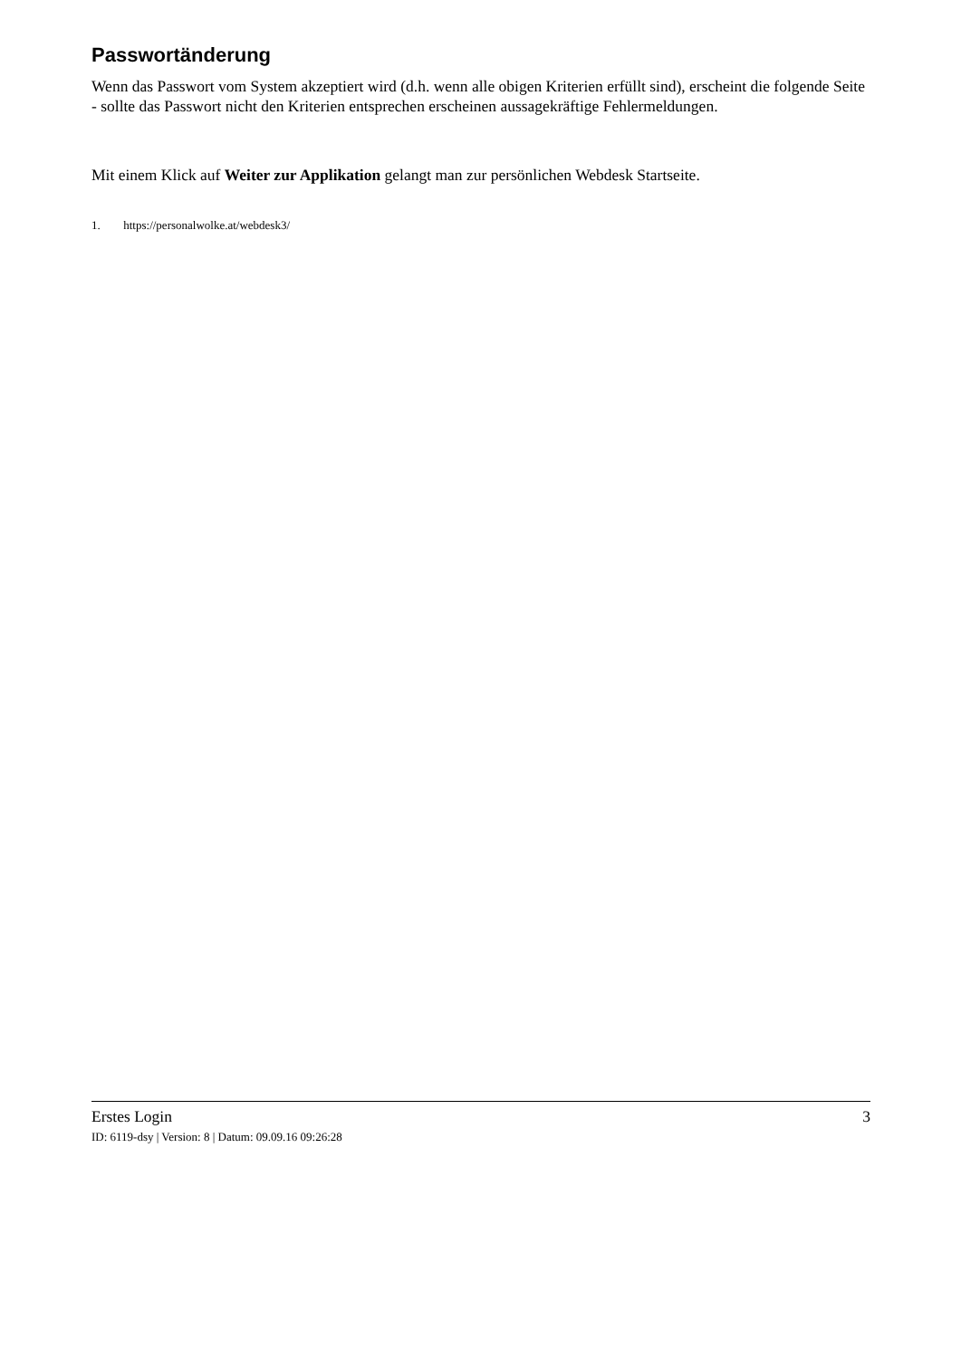Passwortänderung
Wenn das Passwort vom System akzeptiert wird (d.h. wenn alle obigen Kriterien erfüllt sind), erscheint die folgende Seite - sollte das Passwort nicht den Kriterien entsprechen erscheinen aussagekräftige Fehlermeldungen.
Mit einem Klick auf Weiter zur Applikation gelangt man zur persönlichen Webdesk Startseite.
1. https://personalwolke.at/webdesk3/
Erstes Login 3
ID: 6119-dsy | Version: 8 | Datum: 09.09.16 09:26:28